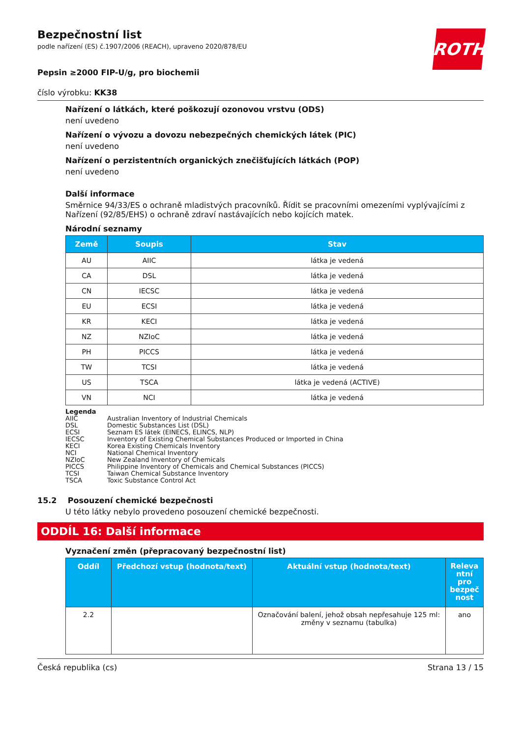ROTH
Bezpečnostní list
podle nařízení (ES) č.1907/2006 (REACH), upraveno 2020/878/EU
Pepsin ≥2000 FIP-U/g, pro biochemii
číslo výrobku: KK38
Nařízení o látkách, které poškozují ozonovou vrstvu (ODS)
není uvedeno
Nařízení o vývozu a dovozu nebezpečných chemických látek (PIC)
není uvedeno
Nařízení o perzistentních organických znečišťujících látkách (POP)
není uvedeno
Další informace
Směrnice 94/33/ES o ochraně mladistvých pracovníků. Řídit se pracovními omezeními vyplývajícími z Nařízení (92/85/EHS) o ochraně zdraví nastávajících nebo kojících matek.
Národní seznamy
| Země | Soupis | Stav |
| --- | --- | --- |
| AU | AIIC | látka je vedená |
| CA | DSL | látka je vedená |
| CN | IECSC | látka je vedená |
| EU | ECSI | látka je vedená |
| KR | KECI | látka je vedená |
| NZ | NZIoC | látka je vedená |
| PH | PICCS | látka je vedená |
| TW | TCSI | látka je vedená |
| US | TSCA | látka je vedená (ACTIVE) |
| VN | NCI | látka je vedená |
Legenda
AIIC Australian Inventory of Industrial Chemicals
DSL Domestic Substances List (DSL)
ECSI Seznam ES látek (EINECS, ELINCS, NLP)
IECSC Inventory of Existing Chemical Substances Produced or Imported in China
KECI Korea Existing Chemicals Inventory
NCI National Chemical Inventory
NZIoC New Zealand Inventory of Chemicals
PICCS Philippine Inventory of Chemicals and Chemical Substances (PICCS)
TCSI Taiwan Chemical Substance Inventory
TSCA Toxic Substance Control Act
15.2 Posouzení chemické bezpečnosti
U této látky nebylo provedeno posouzení chemické bezpečnosti.
ODDÍL 16: Další informace
Vyznačení změn (přepracovaný bezpečnostní list)
| Oddíl | Předchozí vstup (hodnota/text) | Aktuální vstup (hodnota/text) | Releva ntní pro bezpeč nost |
| --- | --- | --- | --- |
| 2.2 | | Označování balení, jehož obsah nepřesahuje 125 ml: změny v seznamu (tabulka) | ano |
Česká republika (cs) Strana 13 / 15